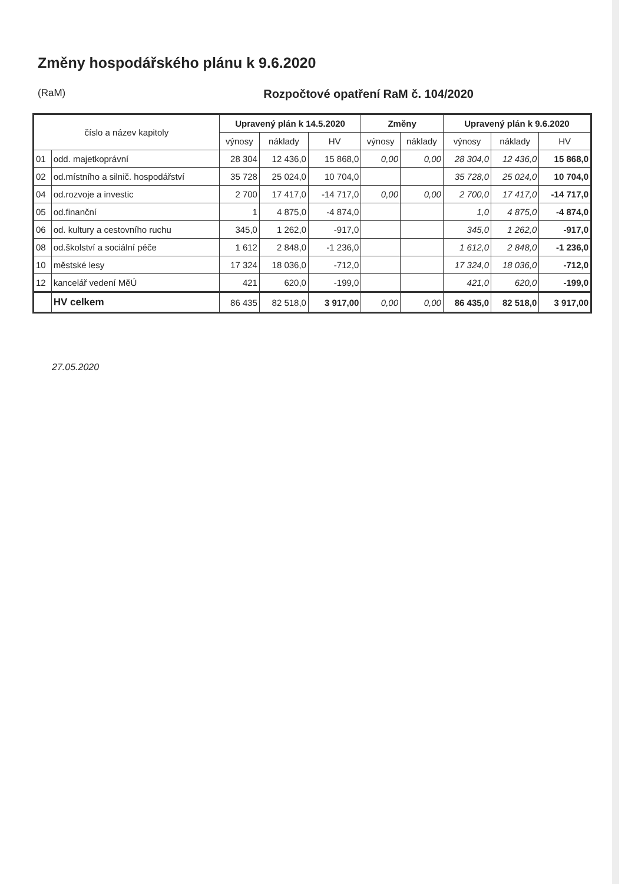Změny hospodářského plánu k 9.6.2020
(RaM) Rozpočtové opatření RaM č. 104/2020
| číslo a název kapitoly | | Upravený plán k 14.5.2020 | | | Změny | | Upravený plán k 9.6.2020 | | |
| --- | --- | --- | --- | --- | --- | --- | --- | --- | --- |
| | | výnosy | náklady | HV | výnosy | náklady | výnosy | náklady | HV |
| 01 | odd. majetkoprávní | 28 304 | 12 436,0 | 15 868,0 | 0,00 | 0,00 | 28 304,0 | 12 436,0 | 15 868,0 |
| 02 | od.místního a silnič. hospodářství | 35 728 | 25 024,0 | 10 704,0 | | | 35 728,0 | 25 024,0 | 10 704,0 |
| 04 | od.rozvoje a investic | 2 700 | 17 417,0 | -14 717,0 | 0,00 | 0,00 | 2 700,0 | 17 417,0 | -14 717,0 |
| 05 | od.finanční | 1 | 4 875,0 | -4 874,0 | | | 1,0 | 4 875,0 | -4 874,0 |
| 06 | od. kultury a cestovního ruchu | 345,0 | 1 262,0 | -917,0 | | | 345,0 | 1 262,0 | -917,0 |
| 08 | od.školství a sociální péče | 1 612 | 2 848,0 | -1 236,0 | | | 1 612,0 | 2 848,0 | -1 236,0 |
| 10 | městské lesy | 17 324 | 18 036,0 | -712,0 | | | 17 324,0 | 18 036,0 | -712,0 |
| 12 | kancelář vedení MěÚ | 421 | 620,0 | -199,0 | | | 421,0 | 620,0 | -199,0 |
| | HV celkem | 86 435 | 82 518,0 | 3 917,00 | 0,00 | 0,00 | 86 435,0 | 82 518,0 | 3 917,00 |
27.05.2020